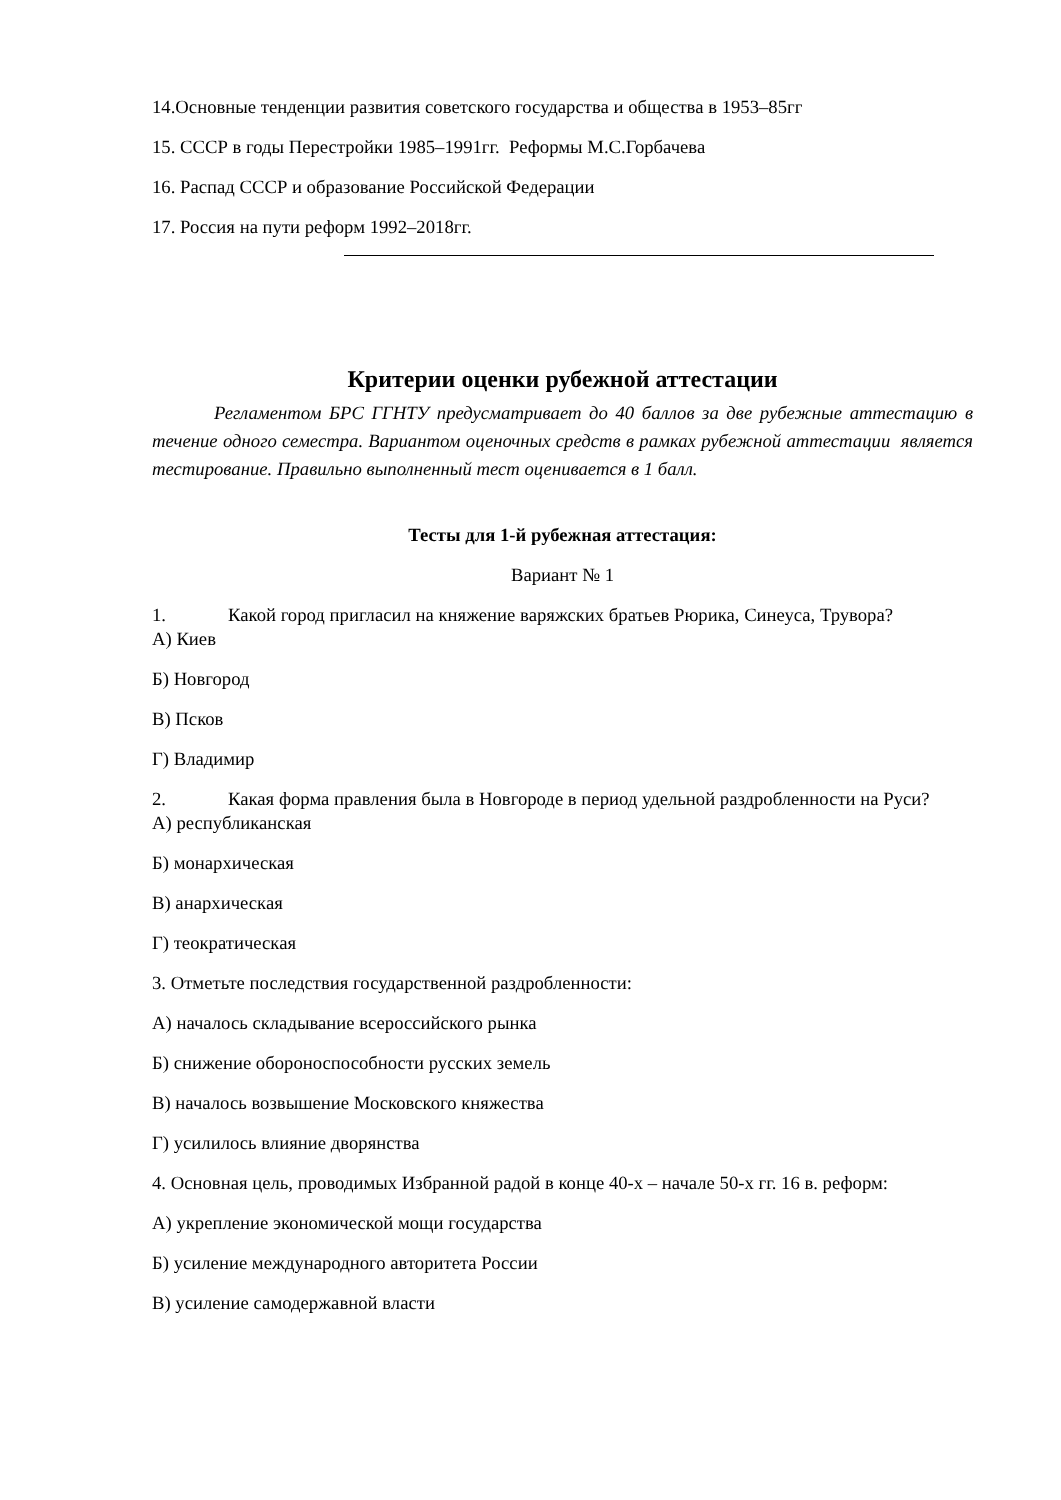14.Основные тенденции развития советского государства и общества в 1953–85гг
15. СССР в годы Перестройки 1985–1991гг. Реформы М.С.Горбачева
16. Распад СССР и образование Российской Федерации
17. Россия на пути реформ 1992–2018гг.
Критерии оценки рубежной аттестации
Регламентом БРС ГГНТУ предусматривает до 40 баллов за две рубежные аттестацию в течение одного семестра. Вариантом оценочных средств в рамках рубежной аттестации является тестирование. Правильно выполненный тест оценивается в 1 балл.
Тесты для 1-й рубежная аттестация:
Вариант № 1
1. Какой город пригласил на княжение варяжских братьев Рюрика, Синеуса, Трувора?
А) Киев
Б) Новгород
В) Псков
Г) Владимир
2. Какая форма правления была в Новгороде в период удельной раздробленности на Руси?
А) республиканская
Б) монархическая
В) анархическая
Г) теократическая
3. Отметьте последствия государственной раздробленности:
А) началось складывание всероссийского рынка
Б) снижение обороноспособности русских земель
В) началось возвышение Московского княжества
Г) усилилось влияние дворянства
4. Основная цель, проводимых Избранной радой в конце 40-х – начале 50-х гг. 16 в. реформ:
А) укрепление экономической мощи государства
Б) усиление международного авторитета России
В) усиление самодержавной власти